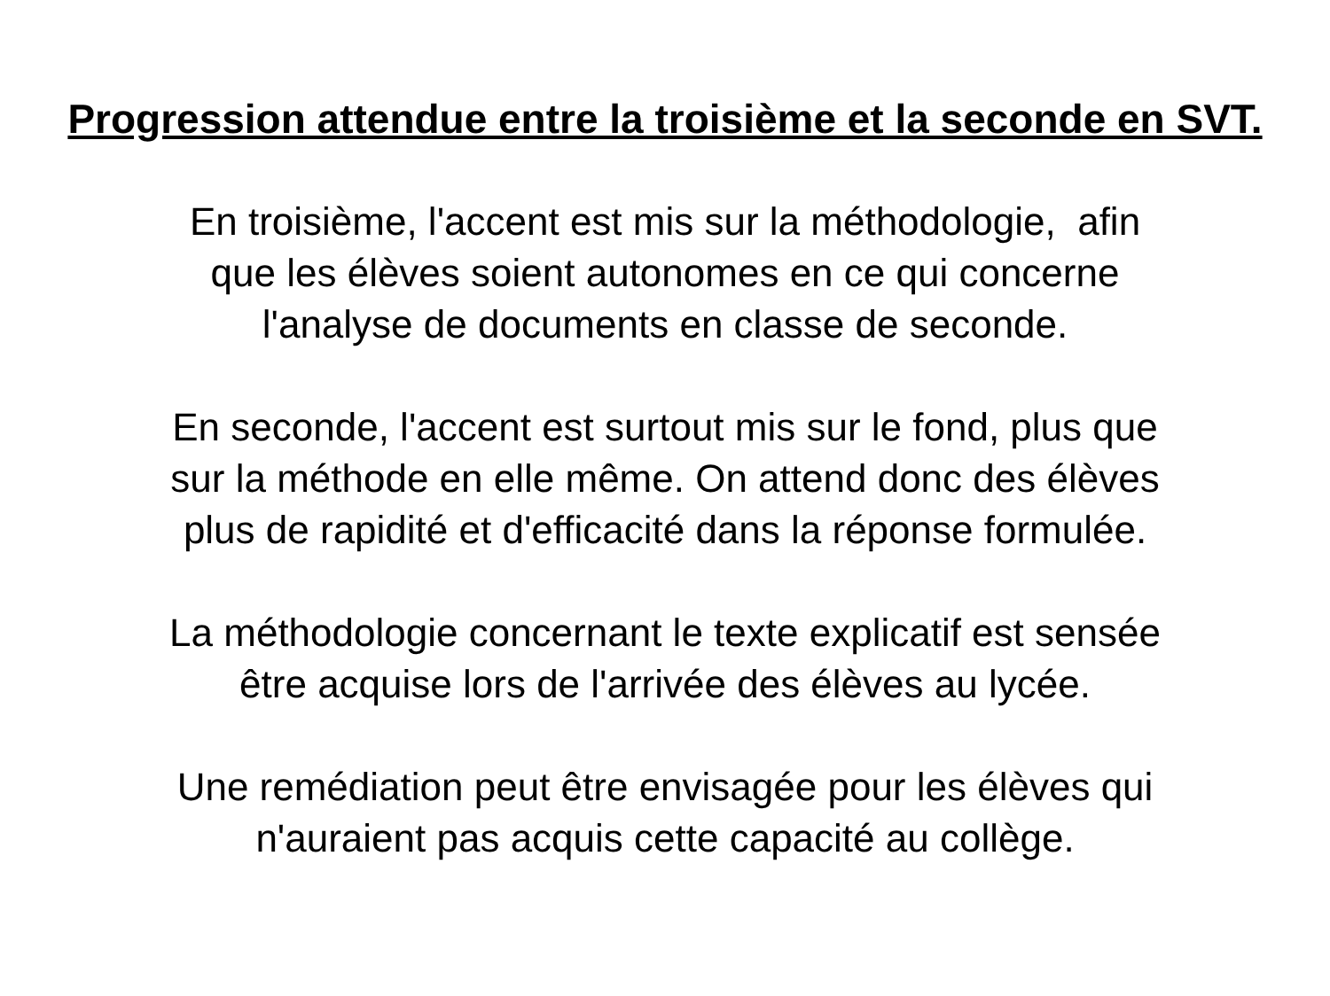Progression attendue entre la troisième et la seconde en SVT.
En troisième, l'accent est mis sur la méthodologie, afin
que les élèves soient autonomes en ce qui concerne
l'analyse de documents en classe de seconde.
En seconde, l'accent est surtout mis sur le fond, plus que
sur la méthode en elle même. On attend donc des élèves
plus de rapidité et d'efficacité dans la réponse formulée.
La méthodologie concernant le texte explicatif est sensée
être acquise lors de l'arrivée des élèves au lycée.
Une remédiation peut être envisagée pour les élèves qui
n'auraient pas acquis cette capacité au collège.